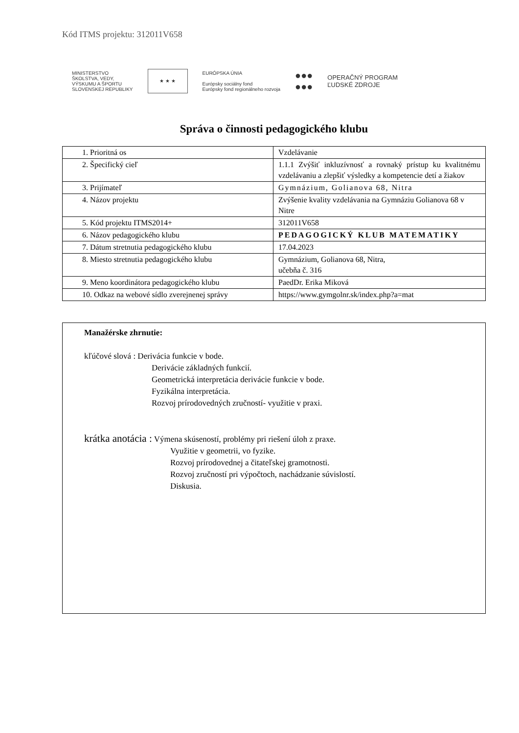Kód ITMS projektu: 312011V658
MINISTERSTVO
ŠKOLSTVA, VEDY,
VÝSKUMU A ŠPORTU
SLOVENSKEJ REPUBLIKY
★ ★ ★
EURÓPSKA ÚNIA
Európsky sociálny fond
Európsky fond regionálneho rozvoja
●●●
●●●
OPERAČNÝ PROGRAM
ĽUDSKÉ ZDROJE
Správa o činnosti pedagogického klubu
| 1. Prioritná os | Vzdelávanie |
| 2. Špecifický cieľ | 1.1.1 Zvýšiť inkluzívnosť a rovnaký prístup ku kvalitnému vzdelávaniu a zlepšiť výsledky a kompetencie detí a žiakov |
| 3. Prijímateľ | Gymnázium, Golianova 68, Nitra |
| 4. Názov projektu | Zvýšenie kvality vzdelávania na Gymnáziu Golianova 68 v Nitre |
| 5. Kód projektu ITMS2014+ | 312011V658 |
| 6. Názov pedagogického klubu | PEDAGOGICKÝ KLUB MATEMATIKY |
| 7. Dátum stretnutia pedagogického klubu | 17.04.2023 |
| 8. Miesto stretnutia pedagogického klubu | Gymnázium, Golianova 68, Nitra, učebňa č. 316 |
| 9. Meno koordinátora pedagogického klubu | PaedDr. Erika Miková |
| 10. Odkaz na webové sídlo zverejnenej správy | https://www.gymgolnr.sk/index.php?a=mat |
Manažérske zhrnutie:
kľúčové slová : Derivácia funkcie v bode.
Derivácie základných funkcií.
Geometrická interpretácia derivácie funkcie v bode.
Fyzikálna interpretácia.
Rozvoj prírodovedných zručností- využitie v praxi.
krátka anotácia : Výmena skúseností, problémy pri riešení úloh z praxe.
Využitie v geometrii, vo fyzike.
Rozvoj prírodovednej a čitateľskej gramotnosti.
Rozvoj zručností pri výpočtoch, nachádzanie súvislostí.
Diskusia.